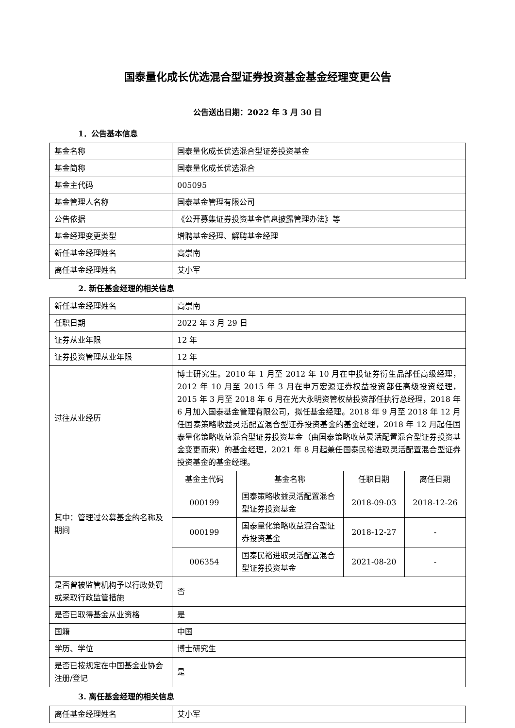国泰量化成长优选混合型证券投资基金基金经理变更公告
公告送出日期：2022 年 3 月 30 日
1．公告基本信息
| 基金名称 | 国泰量化成长优选混合型证券投资基金 |
| 基金简称 | 国泰量化成长优选混合 |
| 基金主代码 | 005095 |
| 基金管理人名称 | 国泰基金管理有限公司 |
| 公告依据 | 《公开募集证券投资基金信息披露管理办法》等 |
| 基金经理变更类型 | 增聘基金经理、解聘基金经理 |
| 新任基金经理姓名 | 高崇南 |
| 离任基金经理姓名 | 艾小军 |
2. 新任基金经理的相关信息
| 新任基金经理姓名 | 高崇南 | | | |
| 任职日期 | 2022 年 3 月 29 日 | | | |
| 证券从业年限 | 12 年 | | | |
| 证券投资管理从业年限 | 12 年 | | | |
| 过往从业经历 | 博士研究生。2010 年 1 月至 2012 年 10 月在中投证券衍生品部任高级经理，2012 年 10 月至 2015 年 3 月在申万宏源证券权益投资部任高级投资经理，2015 年 3 月至 2018 年 6 月在光大永明资管权益投资部任执行总经理，2018 年 6 月加入国泰基金管理有限公司，拟任基金经理。2018 年 9 月至 2018 年 12 月任国泰策略收益灵活配置混合型证券投资基金的基金经理，2018 年 12 月起任国泰量化策略收益混合型证券投资基金（由国泰策略收益灵活配置混合型证券投资基金变更而来）的基金经理，2021 年 8 月起兼任国泰民裕进取灵活配置混合型证券投资基金的基金经理。 | | | |
| 其中：管理过公募基金的名称及期间 | 基金主代码 | 基金名称 | 任职日期 | 离任日期 |
| | 000199 | 国泰策略收益灵活配置混合型证券投资基金 | 2018-09-03 | 2018-12-26 |
| | 000199 | 国泰量化策略收益混合型证券投资基金 | 2018-12-27 | - |
| | 006354 | 国泰民裕进取灵活配置混合型证券投资基金 | 2021-08-20 | - |
| 是否曾被监管机构予以行政处罚或采取行政监管措施 | 否 | | | |
| 是否已取得基金从业资格 | 是 | | | |
| 国籍 | 中国 | | | |
| 学历、学位 | 博士研究生 | | | |
| 是否已按规定在中国基金业协会注册/登记 | 是 | | | |
3. 离任基金经理的相关信息
| 离任基金经理姓名 | 艾小军 |